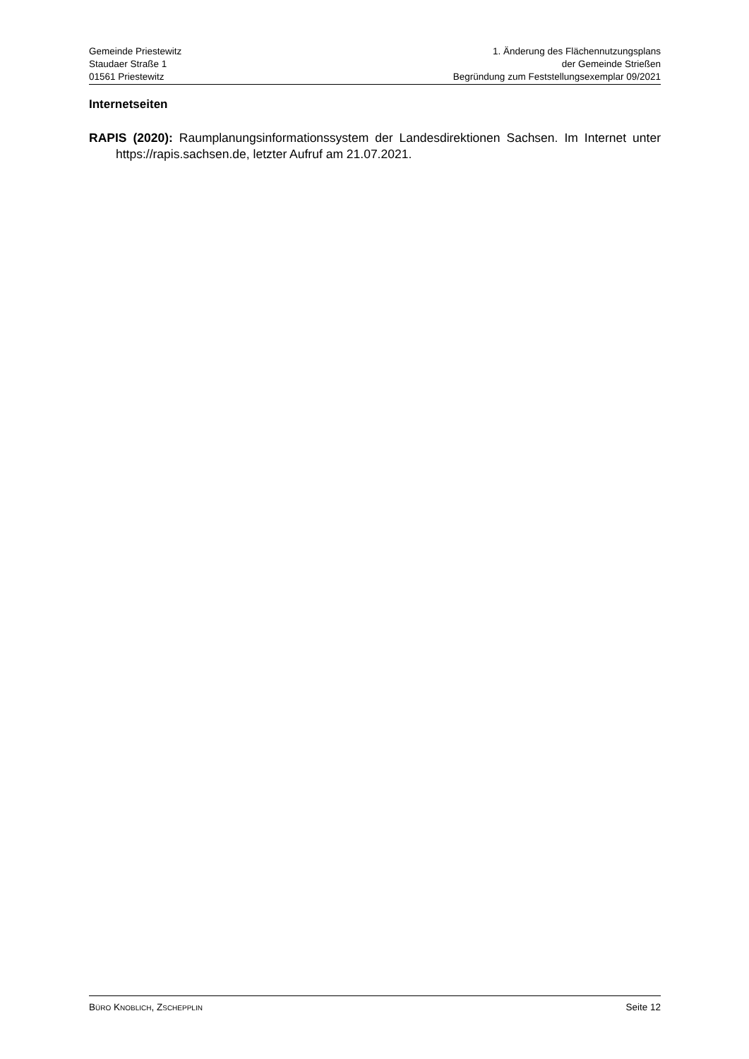Gemeinde Priestewitz
Staudaer Straße 1
01561 Priestewitz
1. Änderung des Flächennutzungsplans
der Gemeinde Strießen
Begründung zum Feststellungsexemplar 09/2021
Internetseiten
RAPIS (2020): Raumplanungsinformationssystem der Landesdirektionen Sachsen. Im Internet unter https://rapis.sachsen.de, letzter Aufruf am 21.07.2021.
BÜRO KNOBLICH, ZSCHEPPLIN
Seite 12